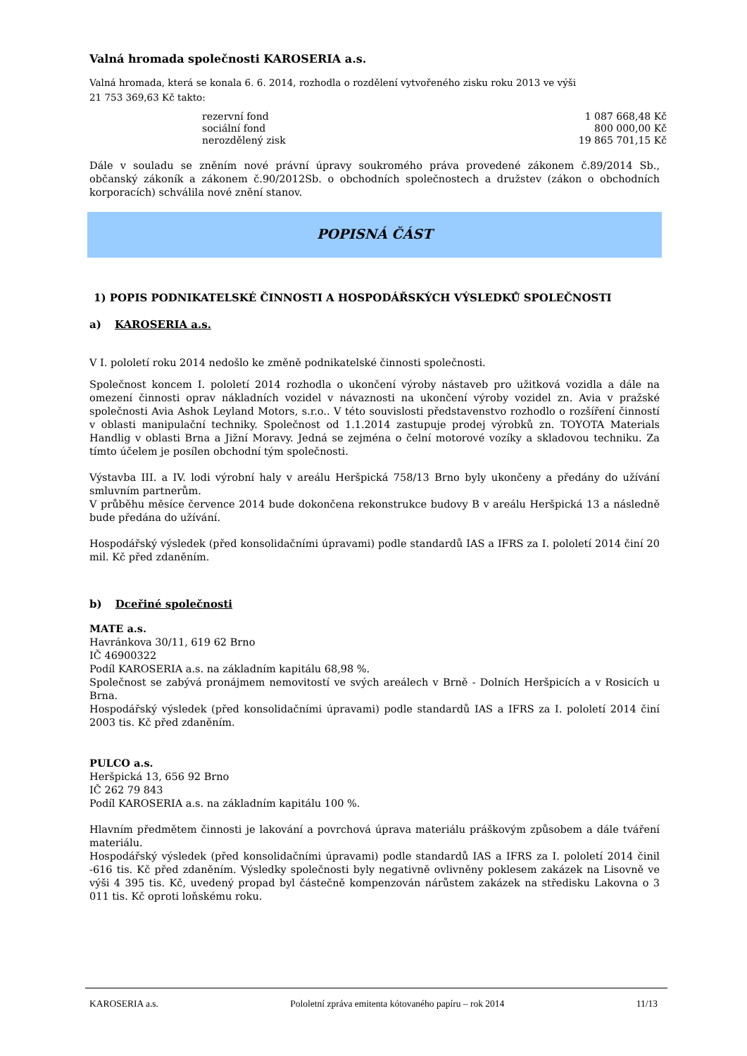Valná hromada společnosti KAROSERIA a.s.
Valná hromada, která se konala 6. 6. 2014, rozhodla o rozdělení vytvořeného zisku roku 2013 ve výši
21 753 369,63 Kč takto:
| rezervní fond | 1 087 668,48 Kč |
| sociální fond | 800 000,00 Kč |
| nerozdělený zisk | 19 865 701,15 Kč |
Dále v souladu se zněním nové právní úpravy soukromého práva provedené zákonem č.89/2014 Sb., občanský zákoník a zákonem č.90/2012Sb. o obchodních společnostech a družstev (zákon o obchodních korporacích) schválila nové znění stanov.
POPISNÁ ČÁST
1) POPIS PODNIKATELSKÉ ČINNOSTI A HOSPODÁŘSKÝCH VÝSLEDKŮ SPOLEČNOSTI
a) KAROSERIA a.s.
V I. pololetí roku 2014 nedošlo ke změně podnikatelské činnosti společnosti.
Společnost koncem I. pololetí 2014 rozhodla o ukončení výroby nástaveb pro užitková vozidla a dále na omezení činnosti oprav nákladních vozidel v návaznosti na ukončení výroby vozidel zn. Avia v pražské společnosti Avia Ashok Leyland Motors, s.r.o.. V této souvislosti představenstvo rozhodlo o rozšíření činností v oblasti manipulační techniky. Společnost od 1.1.2014 zastupuje prodej výrobků zn. TOYOTA Materials Handlig v oblasti Brna a Jižní Moravy. Jedná se zejména o čelní motorové vozíky a skladovou techniku. Za tímto účelem je posílen obchodní tým společnosti.
Výstavba III. a IV. lodi výrobní haly v areálu Heršpická 758/13 Brno byly ukončeny a předány do užívání smluvním partnerům.
V průběhu měsíce července 2014 bude dokončena rekonstrukce budovy B v areálu Heršpická 13 a následně bude předána do užívání.
Hospodářský výsledek (před konsolidačními úpravami) podle standardů IAS a IFRS za I. pololetí 2014 činí 20 mil. Kč před zdaněním.
b) Dceřiné společnosti
MATE a.s.
Havránkova 30/11, 619 62 Brno
IČ 46900322
Podíl KAROSERIA a.s. na základním kapitálu 68,98 %.
Společnost se zabývá pronájmem nemovitostí ve svých areálech v Brně - Dolních Heršpicích a v Rosicích u Brna.
Hospodářský výsledek (před konsolidačními úpravami) podle standardů IAS a IFRS za I. pololetí 2014 činí 2003 tis. Kč před zdaněním.
PULCO a.s.
Heršpická 13, 656 92 Brno
IČ 262 79 843
Podíl KAROSERIA a.s. na základním kapitálu 100 %.
Hlavním předmětem činnosti je lakování a povrchová úprava materiálu práškovým způsobem a dále tváření materiálu.
Hospodářský výsledek (před konsolidačními úpravami) podle standardů IAS a IFRS za I. pololetí 2014 činil -616 tis. Kč před zdaněním. Výsledky společnosti byly negativně ovlivněny poklesem zakázek na Lisovně ve výši 4 395 tis. Kč, uvedený propad byl částečně kompenzován nárůstem zakázek na středisku Lakovna o 3 011 tis. Kč oproti loňskému roku.
KAROSERIA a.s. Pololetní zpráva emitenta kótovaného papíru – rok 2014 11/13